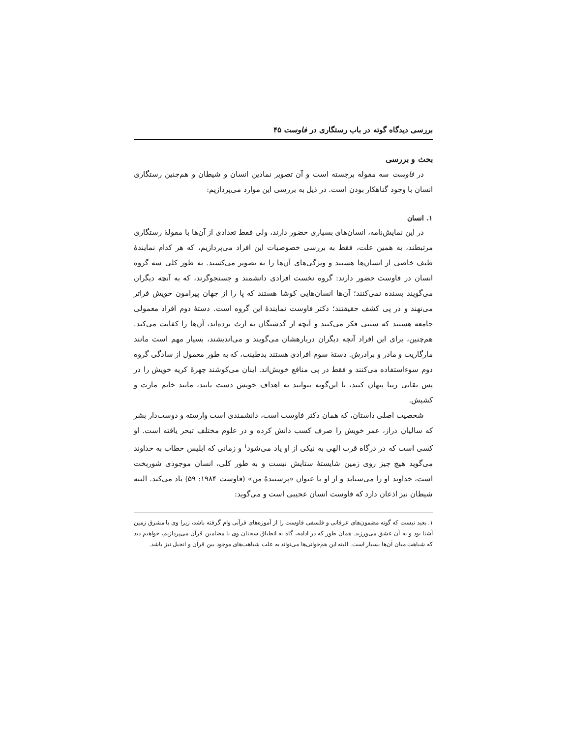بررسی دیدگاه گوته در باب رستگاری در فاوست ۴۵
بحث و بررسی
در فاوست سه مقوله برجسته است و آن تصویر نمادین انسان و شیطان و هم‌چنین رستگاری انسان با وجود گناهکار بودن است. در ذیل به بررسی این موارد می‌پردازیم:
۱. انسان
در این نمایش‌نامه، انسان‌های بسیاری حضور دارند، ولی فقط تعدادی از آن‌ها با مقولهٔ رستگاری مرتبطند، به همین علت، فقط به بررسی خصوصیات این افراد می‌پردازیم، که هر کدام نمایندهٔ طیف خاصی از انسان‌ها هستند و ویژگی‌های آن‌ها را به تصویر می‌کشند. به طور کلی سه گروه انسان در فاوست حضور دارند: گروه نخست افرادی دانشمند و جستجوگرند، که به آنچه دیگران می‌گویند بسنده نمی‌کنند؛ آن‌ها انسان‌هایی کوشا هستند که پا را از جهان پیرامون خویش فراتر می‌نهند و در پی کشف حقیقتند؛ دکتر فاوست نمایندهٔ این گروه است. دستهٔ دوم افراد معمولی جامعه هستند که سنتی فکر می‌کنند و آنچه از گذشتگان به ارث برده‌اند، آن‌ها را کفایت می‌کند. هم‌چنین، برای این افراد آنچه دیگران دربارهشان می‌گویند و می‌اندیشند، بسیار مهم است مانند مارگاریت و مادر و برادرش. دستهٔ سوم افرادی هستند بدطینت، که به طور معمول از سادگی گروه دوم سوءاستفاده می‌کنند و فقط در پی منافع خویش‌اند. اینان می‌کوشند چهرهٔ کریه خویش را در پس نقابی زیبا پنهان کنند، تا این‌گونه بتوانند به اهداف خویش دست یابند، مانند خانم مارت و کشیش.
شخصیت اصلی داستان، که همان دکتر فاوست است، دانشمندی است وارسته و دوست‌دار بشر که سالیان دراز، عمر خویش را صرف کسب دانش کرده و در علوم مختلف تبحر یافته است. او کسی است که در درگاه قرب الهی به نیکی از او یاد می‌شود<sup>۱</sup> و زمانی که ابلیس خطاب به خداوند می‌گوید هیچ چیز روی زمین شایستهٔ ستایش نیست و به طور کلی، انسان موجودی شوربخت است، خداوند او را می‌ستاید و از او با عنوان «پرستندهٔ من» (فاوست ۱۹۸۴: ۵۹) یاد می‌کند. البته شیطان نیز اذعان دارد که فاوست انسان عجیبی است و می‌گوید:
۱. بعید نیست که گوته مضمون‌های عرفانی و فلسفی فاوست را از آموزه‌های قرآنی وام گرفته باشد، زیرا وی با مشرق زمین آشنا بود و به آن عشق می‌ورزید. همان طور که در ادامه، گاه به انطباق سخنان وی با مضامین قرآن می‌پردازیم، خواهیم دید که شباهت میان آن‌ها بسیار است. البته این هم‌خوانی‌ها می‌تواند به علت شباهت‌های موجود بین قرآن و انجیل نیز باشد.